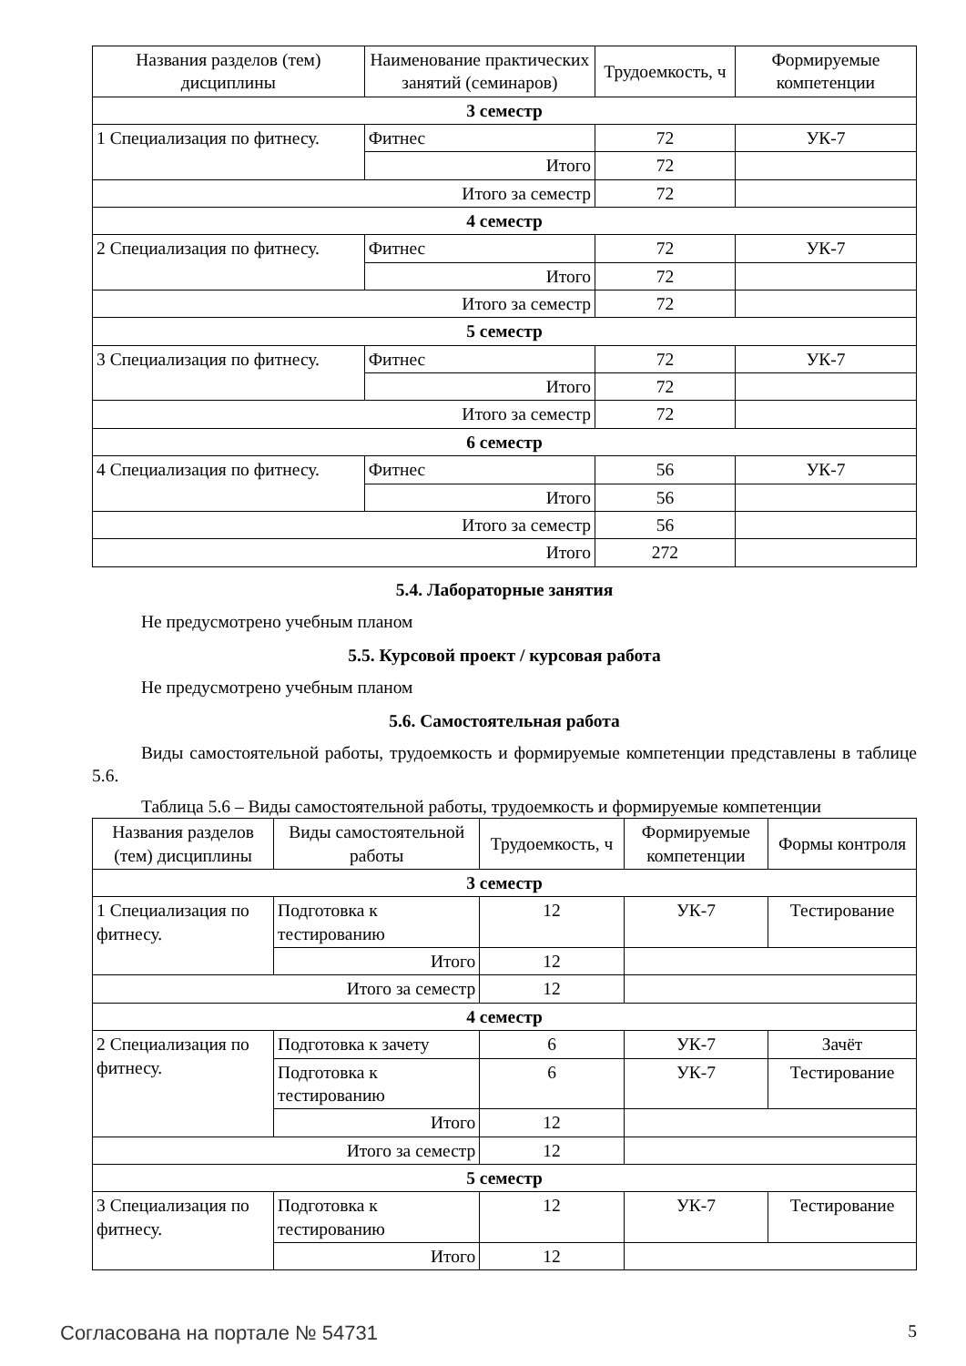| Названия разделов (тем) дисциплины | Наименование практических занятий (семинаров) | Трудоемкость, ч | Формируемые компетенции |
| --- | --- | --- | --- |
| 3 семестр | | | |
| 1 Специализация по фитнесу. | Фитнес | 72 | УК-7 |
| | Итого | 72 | |
| Итого за семестр | | 72 | |
| 4 семестр | | | |
| 2 Специализация по фитнесу. | Фитнес | 72 | УК-7 |
| | Итого | 72 | |
| Итого за семестр | | 72 | |
| 5 семестр | | | |
| 3 Специализация по фитнесу. | Фитнес | 72 | УК-7 |
| | Итого | 72 | |
| Итого за семестр | | 72 | |
| 6 семестр | | | |
| 4 Специализация по фитнесу. | Фитнес | 56 | УК-7 |
| | Итого | 56 | |
| Итого за семестр | | 56 | |
| Итого | | 272 | |
5.4. Лабораторные занятия
Не предусмотрено учебным планом
5.5. Курсовой проект / курсовая работа
Не предусмотрено учебным планом
5.6. Самостоятельная работа
Виды самостоятельной работы, трудоемкость и формируемые компетенции представлены в таблице 5.6.
Таблица 5.6 – Виды самостоятельной работы, трудоемкость и формируемые компетенции
| Названия разделов (тем) дисциплины | Виды самостоятельной работы | Трудоемкость, ч | Формируемые компетенции | Формы контроля |
| --- | --- | --- | --- | --- |
| 3 семестр | | | | |
| 1 Специализация по фитнесу. | Подготовка к тестированию | 12 | УК-7 | Тестирование |
| | Итого | 12 | | |
| Итого за семестр | | 12 | | |
| 4 семестр | | | | |
| 2 Специализация по фитнесу. | Подготовка к зачету | 6 | УК-7 | Зачёт |
| | Подготовка к тестированию | 6 | УК-7 | Тестирование |
| | Итого | 12 | | |
| Итого за семестр | | 12 | | |
| 5 семестр | | | | |
| 3 Специализация по фитнесу. | Подготовка к тестированию | 12 | УК-7 | Тестирование |
| | Итого | 12 | | |
Согласована на портале № 54731 5